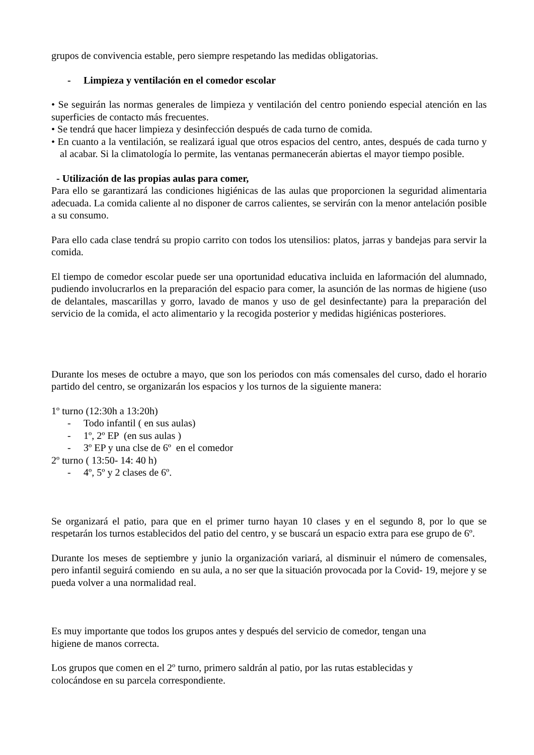grupos de convivencia estable, pero siempre respetando las medidas obligatorias.
- Limpieza y ventilación en el comedor escolar
• Se seguirán las normas generales de limpieza y ventilación del centro poniendo especial atención en las superficies de contacto más frecuentes.
• Se tendrá que hacer limpieza y desinfección después de cada turno de comida.
• En cuanto a la ventilación, se realizará igual que otros espacios del centro, antes, después de cada turno y al acabar. Si la climatología lo permite, las ventanas permanecerán abiertas el mayor tiempo posible.
- Utilización de las propias aulas para comer,
Para ello se garantizará las condiciones higiénicas de las aulas que proporcionen la seguridad alimentaria adecuada. La comida caliente al no disponer de carros calientes, se servirán con la menor antelación posible a su consumo.
Para ello cada clase tendrá su propio carrito con todos los utensilios: platos, jarras y bandejas para servir la comida.
El tiempo de comedor escolar puede ser una oportunidad educativa incluida en laformación del alumnado, pudiendo involucrarlos en la preparación del espacio para comer, la asunción de las normas de higiene (uso de delantales, mascarillas y gorro, lavado de manos y uso de gel desinfectante) para la preparación del servicio de la comida, el acto alimentario y la recogida posterior y medidas higiénicas posteriores.
Durante los meses de octubre a mayo, que son los periodos con más comensales del curso, dado el horario partido del centro, se organizarán los espacios y los turnos de la siguiente manera:
1º turno (12:30h a 13:20h)
- Todo infantil ( en sus aulas)
- 1º, 2º EP (en sus aulas )
- 3º EP y una clse de 6º en el comedor
2º turno ( 13:50- 14: 40 h)
- 4º, 5º y 2 clases de 6º.
Se organizará el patio, para que en el primer turno hayan 10 clases y en el segundo 8, por lo que se respetarán los turnos establecidos del patio del centro, y se buscará un espacio extra para ese grupo de 6º.
Durante los meses de septiembre y junio la organización variará, al disminuir el número de comensales, pero infantil seguirá comiendo en su aula, a no ser que la situación provocada por la Covid- 19, mejore y se pueda volver a una normalidad real.
Es muy importante que todos los grupos antes y después del servicio de comedor, tengan una
higiene de manos correcta.
Los grupos que comen en el 2º turno, primero saldrán al patio, por las rutas establecidas y
colocándose en su parcela correspondiente.